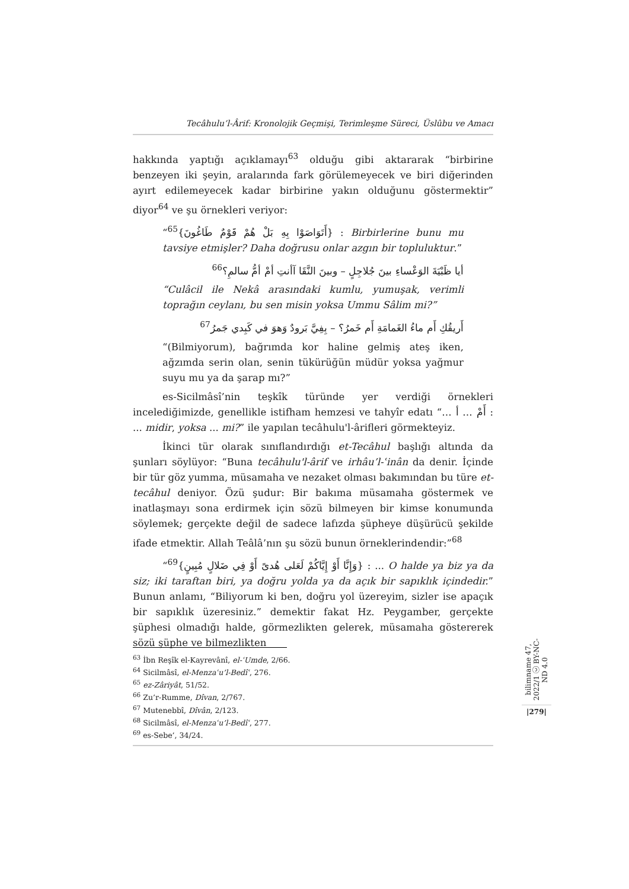Tecâhulu’l-Ârif: Kronolojik Geçmişi, Terimleşme Süreci, Üslûbu ve Amacı
hakkında yaptığı açıklamayı<sup>63</sup> olduğu gibi aktararak “birbirine benzeyen iki şeyin, aralarında fark görülemeyecek ve biri diğerinden ayırt edilemeyecek kadar birbirine yakın olduğunu göstermektir” diyor<sup>64</sup> ve şu örnekleri veriyor:
“<sup>65</sup>{أَتَوَاصَوْا بِهِ بَلْ هُمْ قَوْمٌ طَاغُونَ} : Birbirlerine bunu mu tavsiye etmişler? Daha doğrusu onlar azgın bir topluluktur.”
أيا ظَبْيَةَ الوَعْساءِ بينَ جُلاجِلٍ – وبينَ النَّقَا آأنتِ أمْ أمُّ سالمِ؟<sup>66</sup>
“Culâcil ile Nekâ arasındaki kumlu, yumuşak, verimli toprağın ceylanı, bu sen misin yoksa Ummu Sâlim mi?”
أَريقُكِ أَم ماءُ الغَمامَةِ أَم خَمرُ؟ – بِفِيَّ بَرودٌ وَهوَ في كَبِدي جَمرُ<sup>67</sup>
“(Bilmiyorum), bağrımda kor haline gelmiş ateş iken, ağzımda serin olan, senin tükürüğün müdür yoksa yağmur suyu mu ya da şarap mı?”
es-Sicilmâsî’nin teşkîk türünde yer verdiği örnekleri incelediğimizde, genellikle istifham hemzesi ve tahyîr edatı “… أَمْ … أ : ... midir, yoksa ... mi?” ile yapılan tecâhulu'l-ârifleri görmekteyiz.
İkinci tür olarak sınıflandırdığı et-Tecâhul başlığı altında da şunları söylüyor: “Buna tecâhulu'l-ârif ve irhâu’l-ʿinân da denir. İçinde bir tür göz yumma, müsamaha ve nezaket olması bakımından bu türe et-tecâhul deniyor. Özü şudur: Bir bakıma müsamaha göstermek ve inatlaşmayı sona erdirmek için sözü bilmeyen bir kimse konumunda söylemek; gerçekte değil de sadece lafızda şüpheye düşürücü şekilde ifade etmektir. Allah Teâlâ’nın şu sözü bunun örneklerindendir:”<sup>68</sup>
“<sup>69</sup>{وَإِنَّا أَوْ إِيَّاكُمْ لَعَلى هُدىً أَوْ فِي ضَلالٍ مُبِينٍ} : ... O halde ya biz ya da siz; iki taraftan biri, ya doğru yolda ya da açık bir sapıklık içindedir.” Bunun anlamı, “Biliyorum ki ben, doğru yol üzereyim, sizler ise apaçık bir sapıklık üzeresiniz.” demektir fakat Hz. Peygamber, gerçekte şüphesi olmadığı halde, görmezlikten gelerek, müsamaha göstererek sözü şüphe ve bilmezlikten
<sup>63</sup> İbn Reşîk el-Kayrevânî, el-ʿUmde, 2/66.
<sup>64</sup> Sicilmâsî, el-Menzaʿu’l-Bedîʿ, 276.
<sup>65</sup> ez-Zâriyât, 51/52.
<sup>66</sup> Zu’r-Rumme, Dîvan, 2/767.
<sup>67</sup> Mutenebbî, Dîvân, 2/123.
<sup>68</sup> Sicilmâsî, el-Menzaʿu’l-Bedîʿ, 277.
<sup>69</sup> es-Sebe’, 34/24.
bilimname 47, 2022/1 ⓒ BY-NC-ND 4.0
|279|